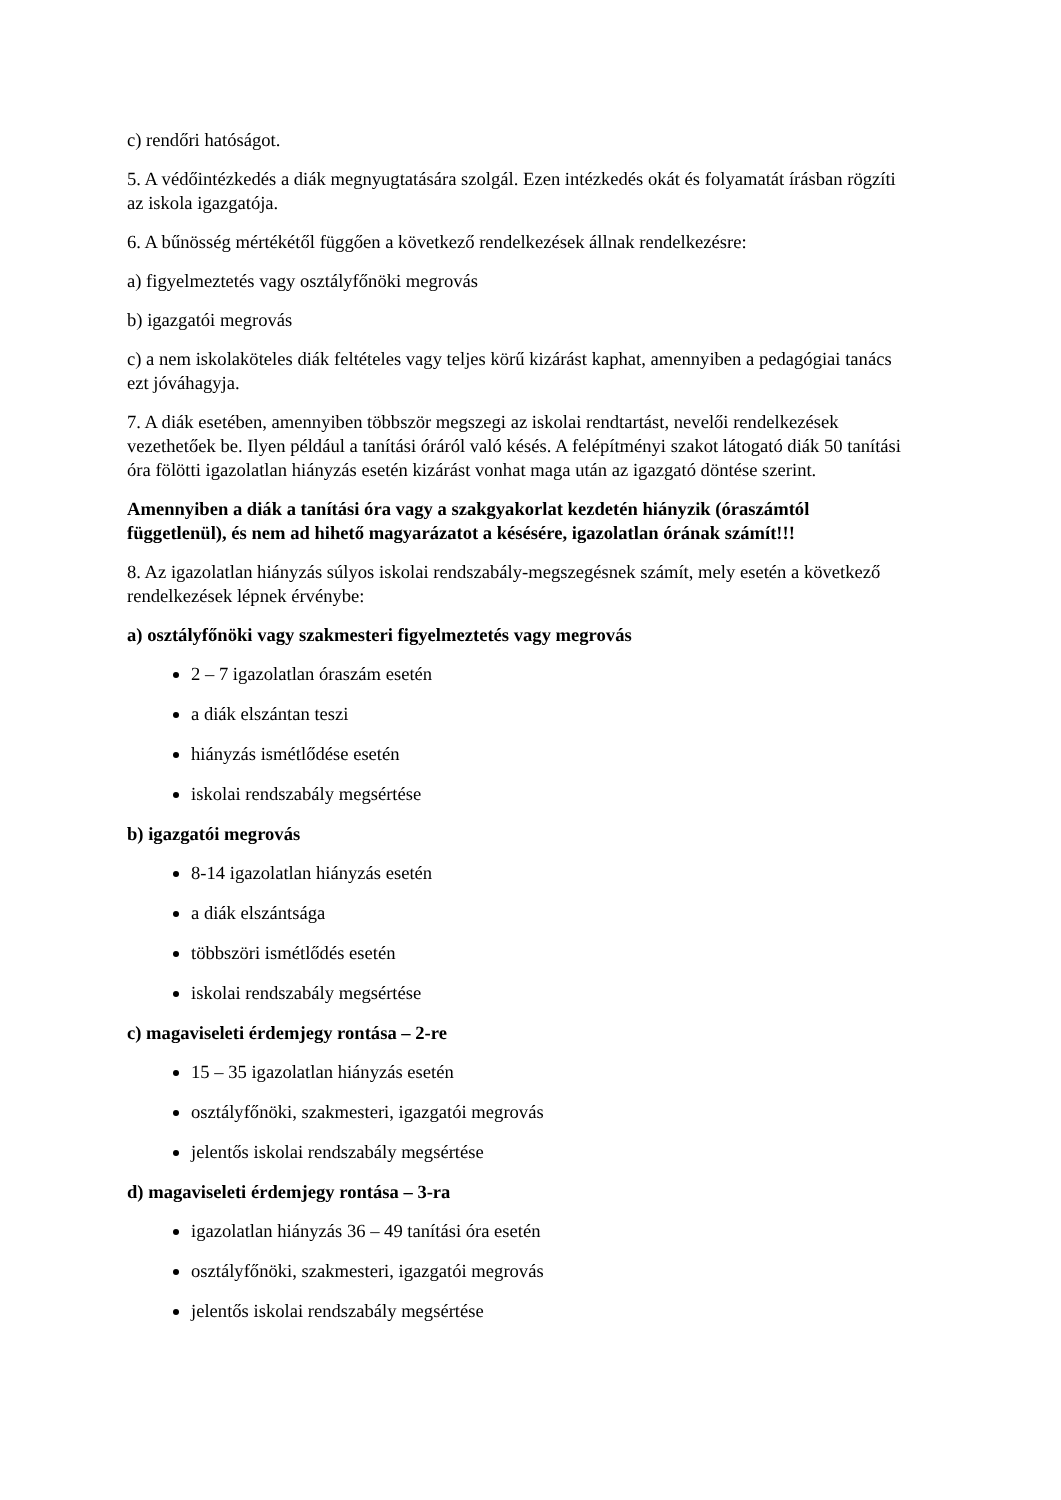c) rendőri hatóságot.
5. A védőintézkedés a diák megnyugtatására szolgál. Ezen intézkedés okát és folyamatát írásban rögzíti az iskola igazgatója.
6. A bűnösség mértékétől függően a következő rendelkezések állnak rendelkezésre:
a) figyelmeztetés vagy osztályfőnöki megrovás
b) igazgatói megrovás
c) a nem iskolaköteles diák feltételes vagy teljes körű kizárást kaphat, amennyiben a pedagógiai tanács ezt jóváhagyja.
7. A diák esetében, amennyiben többször megszegi az iskolai rendtartást, nevelői rendelkezések vezethetőek be. Ilyen például a tanítási óráról való késés. A felépítményi szakot látogató diák 50 tanítási óra fölötti igazolatlan hiányzás esetén kizárást vonhat maga után az igazgató döntése szerint.
Amennyiben a diák a tanítási óra vagy a szakgyakorlat kezdetén hiányzik (óraszámtól függetlenül), és nem ad hihető magyarázatot a késésére, igazolatlan órának számít!!!
8. Az igazolatlan hiányzás súlyos iskolai rendszabály-megszegésnek számít, mely esetén a következő rendelkezések lépnek érvénybe:
a) osztályfőnöki vagy szakmesteri figyelmeztetés vagy megrovás
2 – 7 igazolatlan óraszám esetén
a diák elszántan teszi
hiányzás ismétlődése esetén
iskolai rendszabály megsértése
b) igazgatói megrovás
8-14 igazolatlan hiányzás esetén
a diák elszántsága
többszöri ismétlődés esetén
iskolai rendszabály megsértése
c) magaviseleti érdemjegy rontása – 2-re
15 – 35 igazolatlan hiányzás esetén
osztályfőnöki, szakmesteri, igazgatói megrovás
jelentős iskolai rendszabály megsértése
d) magaviseleti érdemjegy rontása – 3-ra
igazolatlan hiányzás 36 – 49 tanítási óra esetén
osztályfőnöki, szakmesteri, igazgatói megrovás
jelentős iskolai rendszabály megsértése